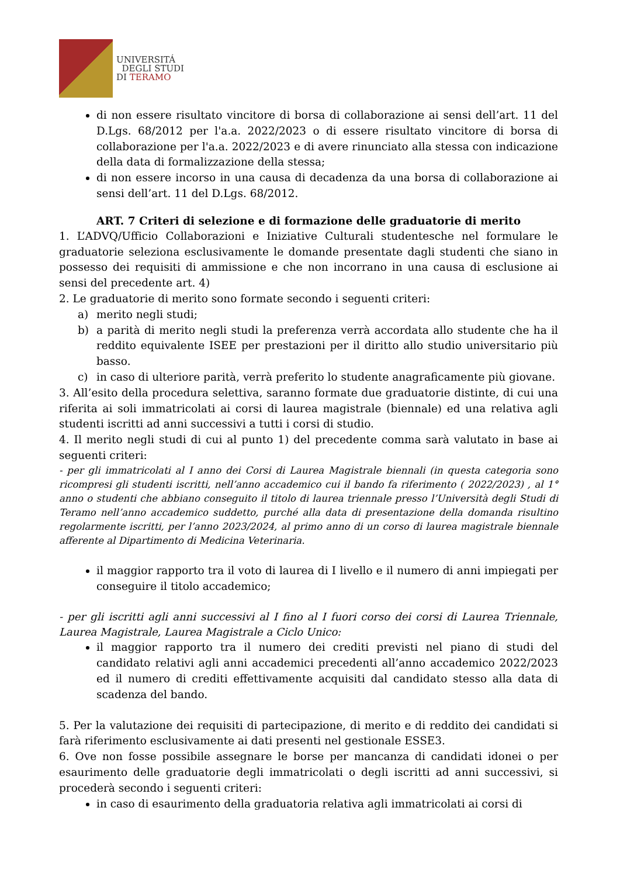UNIVERSITÁ
DEGLI STUDI
DI TERAMO
di non essere risultato vincitore di borsa di collaborazione ai sensi dell’art. 11 del D.Lgs. 68/2012 per l'a.a. 2022/2023 o di essere risultato vincitore di borsa di collaborazione per l'a.a. 2022/2023 e di avere rinunciato alla stessa con indicazione della data di formalizzazione della stessa;
di non essere incorso in una causa di decadenza da una borsa di collaborazione ai sensi dell’art. 11 del D.Lgs. 68/2012.
ART. 7 Criteri di selezione e di formazione delle graduatorie di merito
1. L’ADVQ/Ufficio Collaborazioni e Iniziative Culturali studentesche nel formulare le graduatorie seleziona esclusivamente le domande presentate dagli studenti che siano in possesso dei requisiti di ammissione e che non incorrano in una causa di esclusione ai sensi del precedente art. 4)
2. Le graduatorie di merito sono formate secondo i seguenti criteri:
a) merito negli studi;
b) a parità di merito negli studi la preferenza verrà accordata allo studente che ha il reddito equivalente ISEE per prestazioni per il diritto allo studio universitario più basso.
c) in caso di ulteriore parità, verrà preferito lo studente anagraficamente più giovane.
3. All’esito della procedura selettiva, saranno formate due graduatorie distinte, di cui una riferita ai soli immatricolati ai corsi di laurea magistrale (biennale) ed una relativa agli studenti iscritti ad anni successivi a tutti i corsi di studio.
4. Il merito negli studi di cui al punto 1) del precedente comma sarà valutato in base ai seguenti criteri:
- per gli immatricolati al I anno dei Corsi di Laurea Magistrale biennali (in questa categoria sono ricompresi gli studenti iscritti, nell’anno accademico cui il bando fa riferimento ( 2022/2023) , al 1° anno o studenti che abbiano conseguito il titolo di laurea triennale presso l’Università degli Studi di Teramo nell’anno accademico suddetto, purché alla data di presentazione della domanda risultino regolarmente iscritti, per l’anno 2023/2024, al primo anno di un corso di laurea magistrale biennale afferente al Dipartimento di Medicina Veterinaria.
il maggior rapporto tra il voto di laurea di I livello e il numero di anni impiegati per conseguire il titolo accademico;
- per gli iscritti agli anni successivi al I fino al I fuori corso dei corsi di Laurea Triennale, Laurea Magistrale, Laurea Magistrale a Ciclo Unico:
il maggior rapporto tra il numero dei crediti previsti nel piano di studi del candidato relativi agli anni accademici precedenti all’anno accademico 2022/2023 ed il numero di crediti effettivamente acquisiti dal candidato stesso alla data di scadenza del bando.
5. Per la valutazione dei requisiti di partecipazione, di merito e di reddito dei candidati si farà riferimento esclusivamente ai dati presenti nel gestionale ESSE3.
6. Ove non fosse possibile assegnare le borse per mancanza di candidati idonei o per esaurimento delle graduatorie degli immatricolati o degli iscritti ad anni successivi, si procederà secondo i seguenti criteri:
in caso di esaurimento della graduatoria relativa agli immatricolati ai corsi di